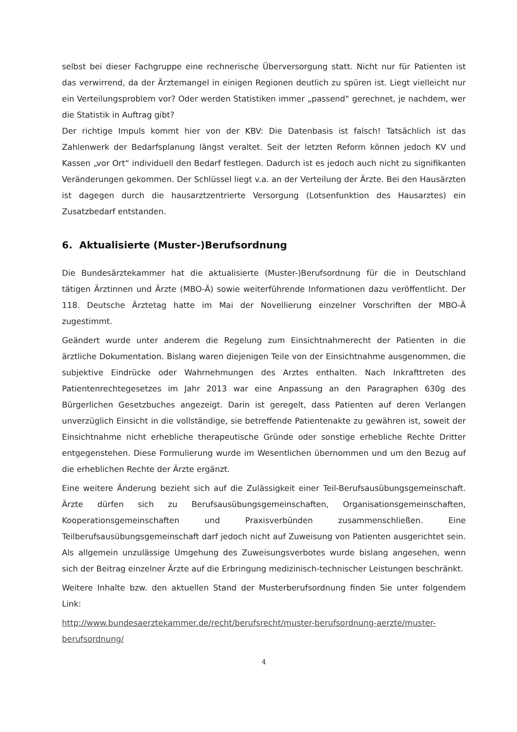selbst bei dieser Fachgruppe eine rechnerische Überversorgung statt. Nicht nur für Patienten ist das verwirrend, da der Ärztemangel in einigen Regionen deutlich zu spüren ist. Liegt vielleicht nur ein Verteilungsproblem vor? Oder werden Statistiken immer „passend“ gerechnet, je nachdem, wer die Statistik in Auftrag gibt?
Der richtige Impuls kommt hier von der KBV: Die Datenbasis ist falsch! Tatsächlich ist das Zahlenwerk der Bedarfsplanung längst veraltet. Seit der letzten Reform können jedoch KV und Kassen „vor Ort“ individuell den Bedarf festlegen. Dadurch ist es jedoch auch nicht zu signifikanten Veränderungen gekommen. Der Schlüssel liegt v.a. an der Verteilung der Ärzte. Bei den Hausärzten ist dagegen durch die hausarztzentrierte Versorgung (Lotsenfunktion des Hausarztes) ein Zusatzbedarf entstanden.
6. Aktualisierte (Muster-)Berufsordnung
Die Bundesärztekammer hat die aktualisierte (Muster-)Berufsordnung für die in Deutschland tätigen Ärztinnen und Ärzte (MBO-Ä) sowie weiterführende Informationen dazu veröffentlicht. Der 118. Deutsche Ärztetag hatte im Mai der Novellierung einzelner Vorschriften der MBO-Ä zugestimmt.
Geändert wurde unter anderem die Regelung zum Einsichtnahmerecht der Patienten in die ärztliche Dokumentation. Bislang waren diejenigen Teile von der Einsichtnahme ausgenommen, die subjektive Eindrücke oder Wahrnehmungen des Arztes enthalten. Nach Inkrafttreten des Patientenrechtegesetzes im Jahr 2013 war eine Anpassung an den Paragraphen 630g des Bürgerlichen Gesetzbuches angezeigt. Darin ist geregelt, dass Patienten auf deren Verlangen unverzüglich Einsicht in die vollständige, sie betreffende Patientenakte zu gewähren ist, soweit der Einsichtnahme nicht erhebliche therapeutische Gründe oder sonstige erhebliche Rechte Dritter entgegenstehen. Diese Formulierung wurde im Wesentlichen übernommen und um den Bezug auf die erheblichen Rechte der Ärzte ergänzt.
Eine weitere Änderung bezieht sich auf die Zulässigkeit einer Teil-Berufsausübungsgemeinschaft. Ärzte dürfen sich zu Berufsausübungsgemeinschaften, Organisationsgemeinschaften, Kooperationsgemeinschaften und Praxisverbünden zusammenschließen. Eine Teilberufsausübungsgemeinschaft darf jedoch nicht auf Zuweisung von Patienten ausgerichtet sein. Als allgemein unzulässige Umgehung des Zuweisungsverbotes wurde bislang angesehen, wenn sich der Beitrag einzelner Ärzte auf die Erbringung medizinisch-technischer Leistungen beschränkt.
Weitere Inhalte bzw. den aktuellen Stand der Musterberufsordnung finden Sie unter folgendem Link:
http://www.bundesaerztekammer.de/recht/berufsrecht/muster-berufsordnung-aerzte/muster-berufsordnung/
4